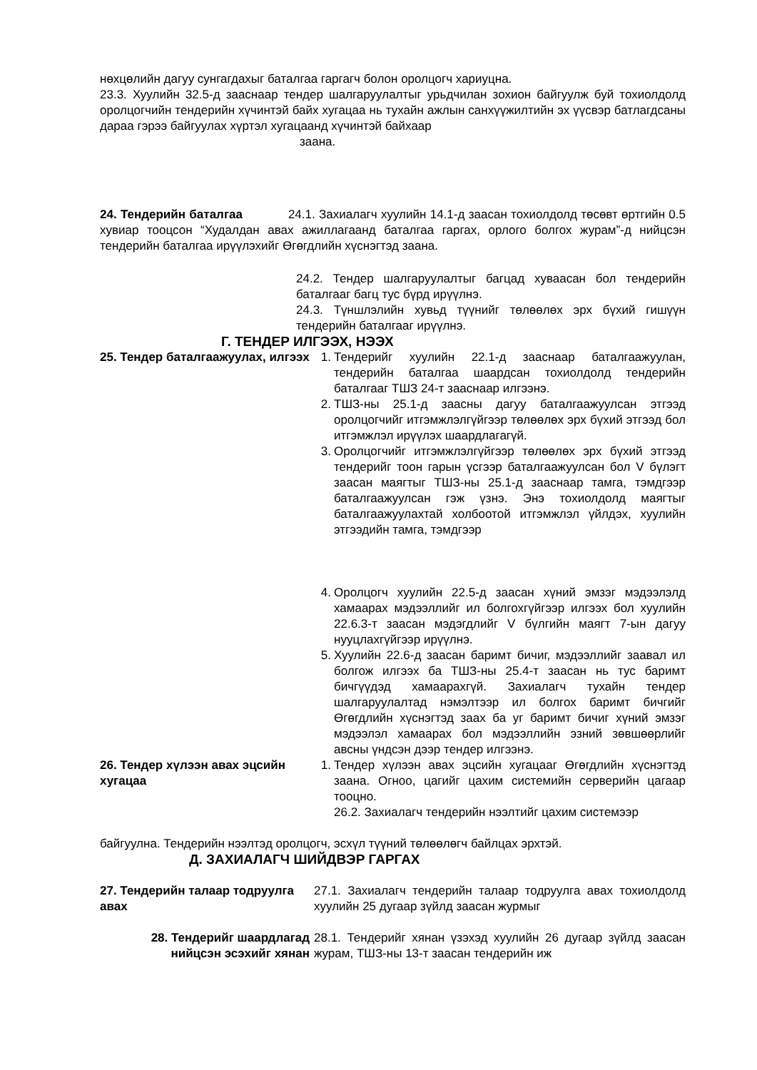нөхцөлийн дагуу сунгагдахыг баталгаа гаргагч болон оролцогч хариуцна.
23.3. Хуулийн 32.5-д зааснаар тендер шалгаруулалтыг урьдчилан зохион байгуулж буй тохиолдолд оролцогчийн тендерийн хүчинтэй байх хугацаа нь тухайн ажлын санхүүжилтийн эх үүсвэр батлагдсаны дараа гэрээ байгуулах хүртэл хугацаанд хүчинтэй байхаар
заана.
24. Тендерийн баталгаа 24.1. Захиалагч хуулийн 14.1-д заасан тохиолдолд төсөвт өртгийн 0.5 хувиар тооцсон “Худалдан авах ажиллагаанд баталгаа гаргах, орлого болгох журам”-д нийцсэн тендерийн баталгаа ирүүлэхийг Өгөгдлийн хүснэгтэд заана.
24.2. Тендер шалгаруулалтыг багцад хуваасан бол тендерийн баталгааг багц тус бүрд ирүүлнэ.
24.3. Түншлэлийн хувьд түүнийг төлөөлөх эрх бүхий гишүүн тендерийн баталгааг ирүүлнэ.
Г. ТЕНДЕР ИЛГЭЭХ, НЭЭХ
25. Тендер баталгаажуулах, илгээх
1. Тендерийг хуулийн 22.1-д зааснаар баталгаажуулан, тендерийн баталгаа шаардсан тохиолдолд тендерийн баталгааг ТШЗ 24-т зааснаар илгээнэ.
2. ТШЗ-ны 25.1-д заасны дагуу баталгаажуулсан этгээд оролцогчийг итгэмжлэлгүйгээр төлөөлөх эрх бүхий этгээд бол итгэмжлэл ирүүлэх шаардлагагүй.
3. Оролцогчийг итгэмжлэлгүйгээр төлөөлөх эрх бүхий этгээд тендерийг тоон гарын үсгээр баталгаажуулсан бол V бүлэгт заасан маягтыг ТШЗ-ны 25.1-д зааснаар тамга, тэмдгээр баталгаажуулсан гэж үзнэ. Энэ тохиолдолд маягтыг баталгаажуулахтай холбоотой итгэмжлэл үйлдэх, хуулийн этгээдийн тамга, тэмдгээр
4. Оролцогч хуулийн 22.5-д заасан хүний эмзэг мэдээлэлд хамаарах мэдээллийг ил болгохгүйгээр илгээх бол хуулийн 22.6.3-т заасан мэдэгдлийг V бүлгийн маягт 7-ын дагуу нууцлахгүйгээр ирүүлнэ.
5. Хуулийн 22.6-д заасан баримт бичиг, мэдээллийг заавал ил болгож илгээх ба ТШЗ-ны 25.4-т заасан нь тус баримт бичгүүдэд хамаарахгүй. Захиалагч тухайн тендер шалгаруулалтад нэмэлтээр ил болгох баримт бичгийг Өгөгдлийн хүснэгтэд заах ба уг баримт бичиг хүний эмзэг мэдээлэл хамаарах бол мэдээллийн эзний зөвшөөрлийг авсны үндсэн дээр тендер илгээнэ.
26. Тендер хүлээн авах эцсийн хугацаа
1. Тендер хүлээн авах эцсийн хугацааг Өгөгдлийн хүснэгтэд заана. Огноо, цагийг цахим системийн серверийн цагаар тооцно.
26.2. Захиалагч тендерийн нээлтийг цахим системээр
байгуулна. Тендерийн нээлтэд оролцогч, эсхүл түүний төлөөлөгч байлцах эрхтэй.
Д. ЗАХИАЛАГЧ ШИЙДВЭР ГАРГАХ
27. Тендерийн талаар тодруулга авах
27.1. Захиалагч тендерийн талаар тодруулга авах тохиолдолд хуулийн 25 дугаар зүйлд заасан журмыг
28. Тендерийг шаардлагад нийцсэн эсэхийг хянан
28.1. Тендерийг хянан үзэхэд хуулийн 26 дугаар зүйлд заасан журам, ТШЗ-ны 13-т заасан тендерийн иж